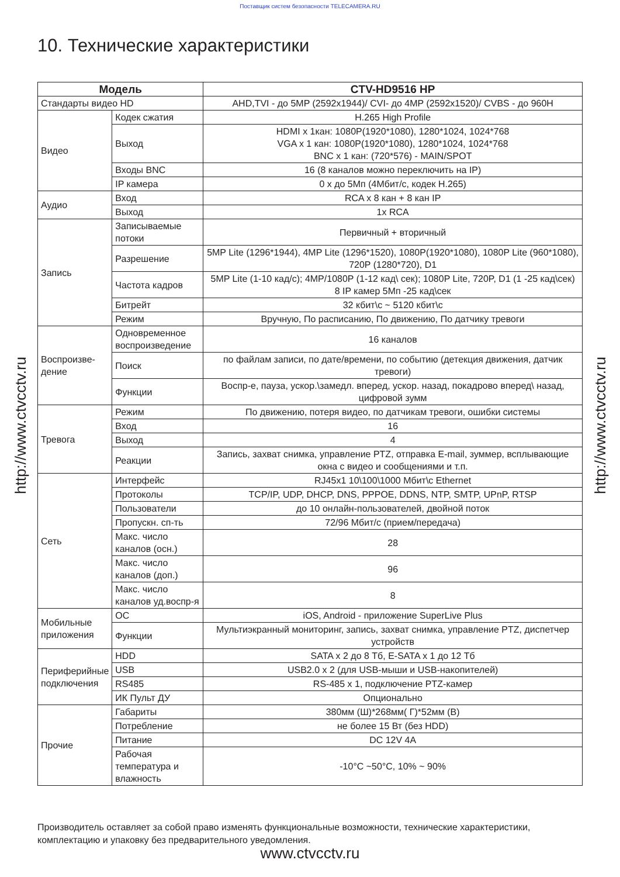Поставщик систем безопасности TELECAMERA.RU
http://www.ctvcctv.ru
http://www.ctvcctv.ru
10. Технические характеристики
| Модель | | CTV-HD9516 HP |
| --- | --- | --- |
| Стандарты видео HD | | AHD,TVI - до 5MP (2592x1944)/ CVI- до 4MP (2592x1520)/ CVBS - до 960H |
| Видео | Кодек сжатия | H.265 High Profile |
| | Выход | HDMI x 1кан: 1080P(1920*1080), 1280*1024, 1024*768 VGA x 1 кан: 1080P(1920*1080), 1280*1024, 1024*768 BNC x 1 кан: (720*576) - MAIN/SPOT |
| | Входы BNC | 16 (8 каналов можно переключить на IP) |
| | IP камера | 0 x до 5Мп (4Мбит/с, кодек H.265) |
| Аудио | Вход | RCA x 8 кан + 8 кан IP |
| | Выход | 1x RCA |
| Запись | Записываемые потоки | Первичный + вторичный |
| | Разрешение | 5MP Lite (1296*1944), 4MP Lite (1296*1520), 1080P(1920*1080), 1080P Lite (960*1080), 720P (1280*720), D1 |
| | Частота кадров | 5MP Lite (1-10 кад/с); 4MP/1080P (1-12 кад\ сек); 1080P Lite, 720P, D1 (1 -25 кад\сек) 8 IP камер 5Мп -25 кад\сек |
| | Битрейт | 32 кбит\с ~ 5120 кбит\с |
| | Режим | Вручную, По расписанию, По движению, По датчику тревоги |
| Воспроизве-дение | Одновременное воспроизведение | 16 каналов |
| | Поиск | по файлам записи, по дате/времени, по событию (детекция движения, датчик тревоги) |
| | Функции | Воспр-е, пауза, ускор.\замедл. вперед, ускор. назад, покадрово вперед\ назад, цифровой зумм |
| Тревога | Режим | По движению, потеря видео, по датчикам тревоги, ошибки системы |
| | Вход | 16 |
| | Выход | 4 |
| | Реакции | Запись, захват снимка, управление PTZ, отправка E-mail, зуммер, всплывающие окна с видео и сообщениями и т.п. |
| Сеть | Интерфейс | RJ45x1 10\100\1000 Мбит\с Ethernet |
| | Протоколы | TCP/IP, UDP, DHCP, DNS, PPPOE, DDNS, NTP, SMTP, UPnP, RTSP |
| | Пользователи | до 10 онлайн-пользователей, двойной поток |
| | Пропускн. сп-ть | 72/96 Мбит/с (прием/передача) |
| | Макс. число каналов (осн.) | 28 |
| | Макс. число каналов (доп.) | 96 |
| | Макс. число каналов уд.воспр-я | 8 |
| Мобильные приложения | ОС | iOS, Android - приложение SuperLive Plus |
| | Функции | Мультиэкранный мониторинг, запись, захват снимка, управление PTZ, диспетчер устройств |
| Периферийные подключения | HDD | SATA x 2 до 8 Тб, E-SATA x 1 до 12 Тб |
| | USB | USB2.0 x 2 (для USB-мыши и USB-накопителей) |
| | RS485 | RS-485 x 1, подключение PTZ-камер |
| | ИК Пульт ДУ | Опционально |
| Прочие | Габариты | 380мм (Ш)*268мм( Г)*52мм (В) |
| | Потребление | не более 15 Вт (без HDD) |
| | Питание | DC 12V 4A |
| | Рабочая температура и влажность | -10°C ~50°C, 10% ~ 90% |
Производитель оставляет за собой право изменять функциональные возможности, технические характеристики, комплектацию и упаковку без предварительного уведомления.
www.ctvcctv.ru